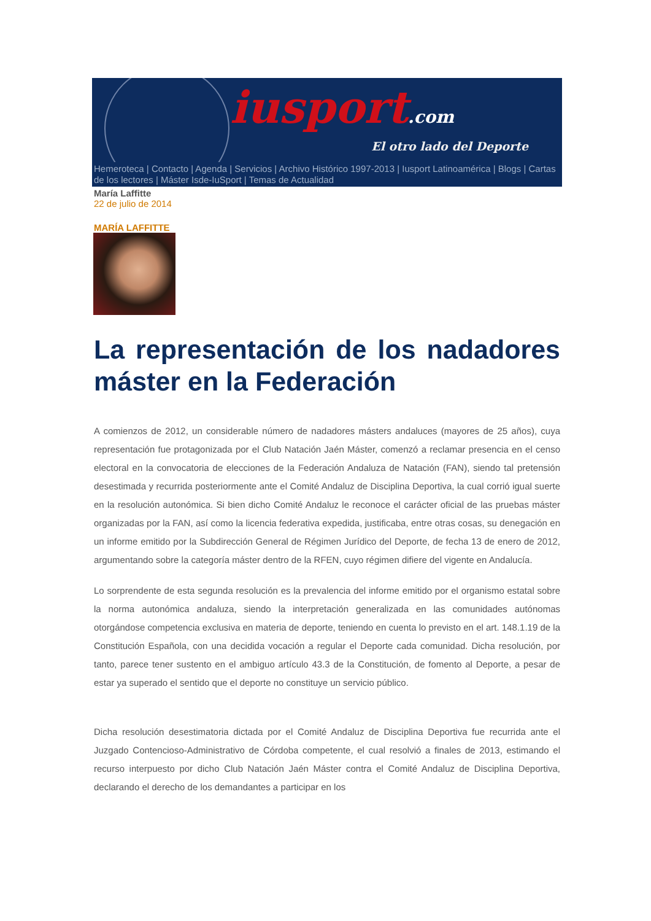iusport.com
El otro lado del Deporte
Hemeroteca | Contacto | Agenda | Servicios | Archivo Histórico 1997-2013 | Iusport Latinoamérica | Blogs | Cartas de los lectores | Máster Isde-IuSport | Temas de Actualidad
María Laffitte
22 de julio de 2014
MARÍA LAFFITTE
La representación de los nadadores máster en la Federación
A comienzos de 2012, un considerable número de nadadores másters andaluces (mayores de 25 años), cuya representación fue protagonizada por el Club Natación Jaén Máster, comenzó a reclamar presencia en el censo electoral en la convocatoria de elecciones de la Federación Andaluza de Natación (FAN), siendo tal pretensión desestimada y recurrida posteriormente ante el Comité Andaluz de Disciplina Deportiva, la cual corrió igual suerte en la resolución autonómica. Si bien dicho Comité Andaluz le reconoce el carácter oficial de las pruebas máster organizadas por la FAN, así como la licencia federativa expedida, justificaba, entre otras cosas, su denegación en un informe emitido por la Subdirección General de Régimen Jurídico del Deporte, de fecha 13 de enero de 2012, argumentando sobre la categoría máster dentro de la RFEN, cuyo régimen difiere del vigente en Andalucía.
Lo sorprendente de esta segunda resolución es la prevalencia del informe emitido por el organismo estatal sobre la norma autonómica andaluza, siendo la interpretación generalizada en las comunidades autónomas otorgándose competencia exclusiva en materia de deporte, teniendo en cuenta lo previsto en el art. 148.1.19 de la Constitución Española, con una decidida vocación a regular el Deporte cada comunidad. Dicha resolución, por tanto, parece tener sustento en el ambiguo artículo 43.3 de la Constitución, de fomento al Deporte, a pesar de estar ya superado el sentido que el deporte no constituye un servicio público.
Dicha resolución desestimatoria dictada por el Comité Andaluz de Disciplina Deportiva fue recurrida ante el Juzgado Contencioso-Administrativo de Córdoba competente, el cual resolvió a finales de 2013, estimando el recurso interpuesto por dicho Club Natación Jaén Máster contra el Comité Andaluz de Disciplina Deportiva, declarando el derecho de los demandantes a participar en los